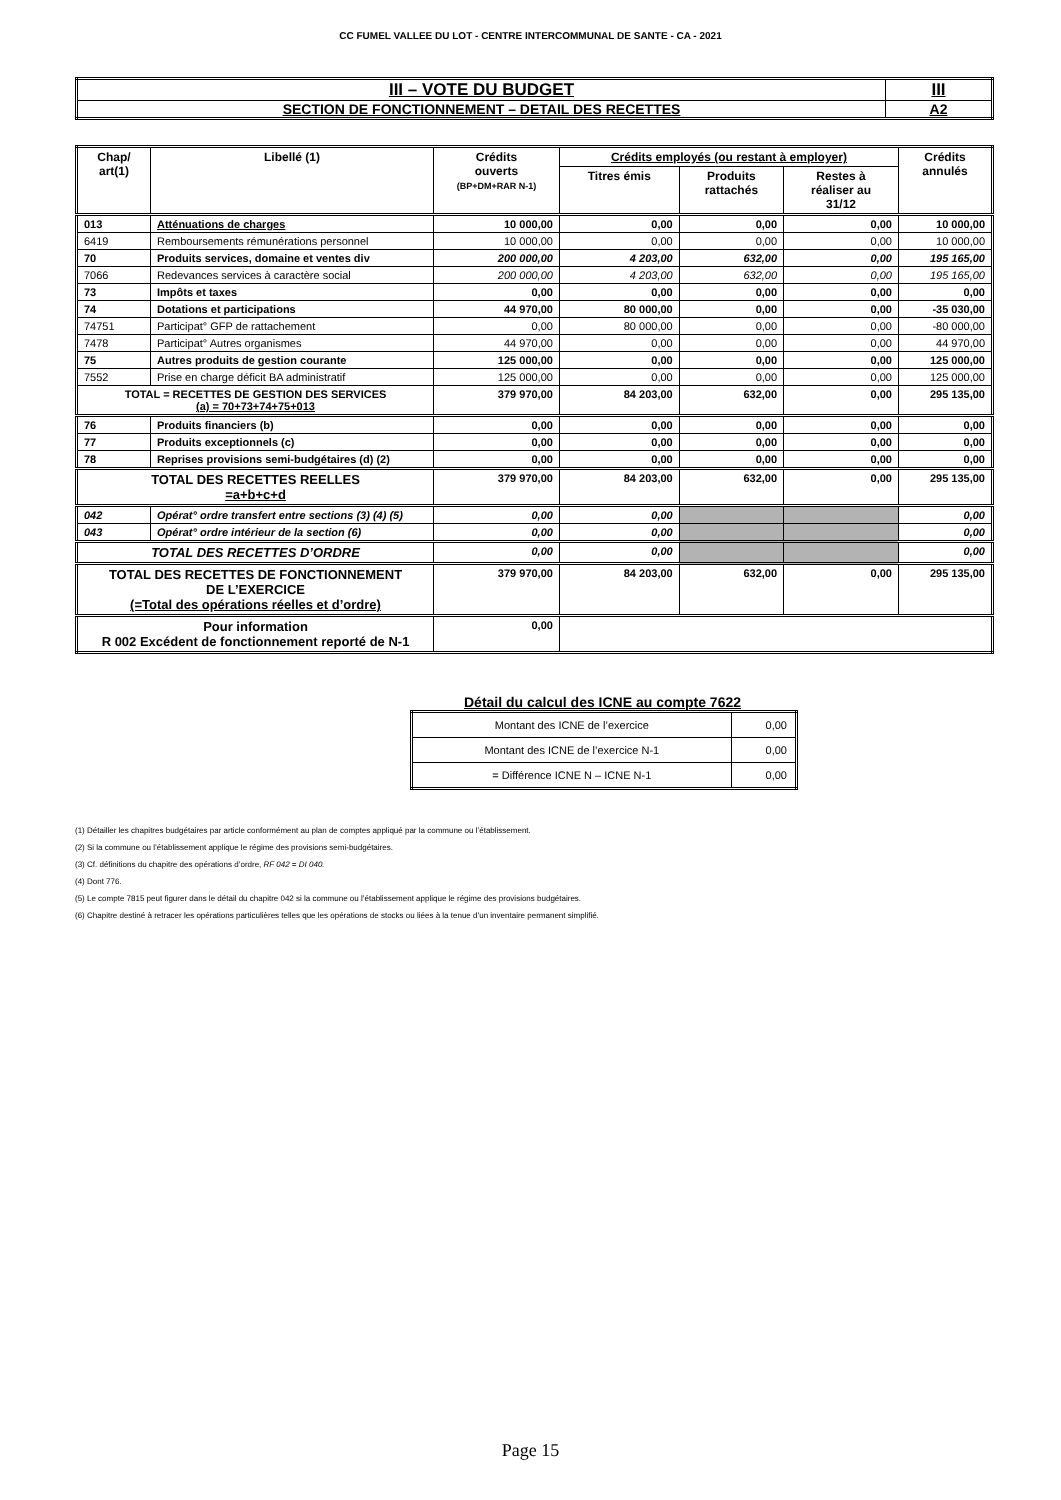CC FUMEL VALLEE DU LOT - CENTRE INTERCOMMUNAL DE SANTE - CA - 2021
| III – VOTE DU BUDGET | III |
| SECTION DE FONCTIONNEMENT – DETAIL DES RECETTES | A2 |
| Chap/ art(1) | Libellé (1) | Crédits ouverts (BP+DM+RAR N-1) | Crédits employés (ou restant à employer) | | | Crédits annulés |
| --- | --- | --- | --- | --- | --- | --- |
| | | | Titres émis | Produits rattachés | Restes à réaliser au 31/12 | |
| 013 | Atténuations de charges | 10 000,00 | 0,00 | 0,00 | 0,00 | 10 000,00 |
| 6419 | Remboursements rémunérations personnel | 10 000,00 | 0,00 | 0,00 | 0,00 | 10 000,00 |
| 70 | Produits services, domaine et ventes div | 200 000,00 | 4 203,00 | 632,00 | 0,00 | 195 165,00 |
| 7066 | Redevances services à caractère social | 200 000,00 | 4 203,00 | 632,00 | 0,00 | 195 165,00 |
| 73 | Impôts et taxes | 0,00 | 0,00 | 0,00 | 0,00 | 0,00 |
| 74 | Dotations et participations | 44 970,00 | 80 000,00 | 0,00 | 0,00 | -35 030,00 |
| 74751 | Participat° GFP de rattachement | 0,00 | 80 000,00 | 0,00 | 0,00 | -80 000,00 |
| 7478 | Participat° Autres organismes | 44 970,00 | 0,00 | 0,00 | 0,00 | 44 970,00 |
| 75 | Autres produits de gestion courante | 125 000,00 | 0,00 | 0,00 | 0,00 | 125 000,00 |
| 7552 | Prise en charge déficit BA administratif | 125 000,00 | 0,00 | 0,00 | 0,00 | 125 000,00 |
| TOTAL = RECETTES DE GESTION DES SERVICES (a) = 70+73+74+75+013 | | 379 970,00 | 84 203,00 | 632,00 | 0,00 | 295 135,00 |
| 76 | Produits financiers (b) | 0,00 | 0,00 | 0,00 | 0,00 | 0,00 |
| 77 | Produits exceptionnels (c) | 0,00 | 0,00 | 0,00 | 0,00 | 0,00 |
| 78 | Reprises provisions semi-budgétaires (d) (2) | 0,00 | 0,00 | 0,00 | 0,00 | 0,00 |
| TOTAL DES RECETTES REELLES =a+b+c+d | | 379 970,00 | 84 203,00 | 632,00 | 0,00 | 295 135,00 |
| 042 | Opérat° ordre transfert entre sections (3) (4) (5) | 0,00 | 0,00 | | | 0,00 |
| 043 | Opérat° ordre intérieur de la section (6) | 0,00 | 0,00 | | | 0,00 |
| TOTAL DES RECETTES D’ORDRE | | 0,00 | 0,00 | | | 0,00 |
| TOTAL DES RECETTES DE FONCTIONNEMENT DE L’EXERCICE (=Total des opérations réelles et d’ordre) | | 379 970,00 | 84 203,00 | 632,00 | 0,00 | 295 135,00 |
| Pour information R 002 Excédent de fonctionnement reporté de N-1 | | 0,00 | | | | |
Détail du calcul des ICNE au compte 7622
| Montant des ICNE de l’exercice | 0,00 |
| Montant des ICNE de l’exercice N-1 | 0,00 |
| = Différence ICNE N – ICNE N-1 | 0,00 |
(1) Détailler les chapitres budgétaires par article conformément au plan de comptes appliqué par la commune ou l’établissement.
(2) Si la commune ou l’établissement applique le régime des provisions semi-budgétaires.
(3) Cf. définitions du chapitre des opérations d’ordre, RF 042 = DI 040.
(4) Dont 776.
(5) Le compte 7815 peut figurer dans le détail du chapitre 042 si la commune ou l’établissement applique le régime des provisions budgétaires.
(6) Chapitre destiné à retracer les opérations particulières telles que les opérations de stocks ou liées à la tenue d’un inventaire permanent simplifié.
Page 15